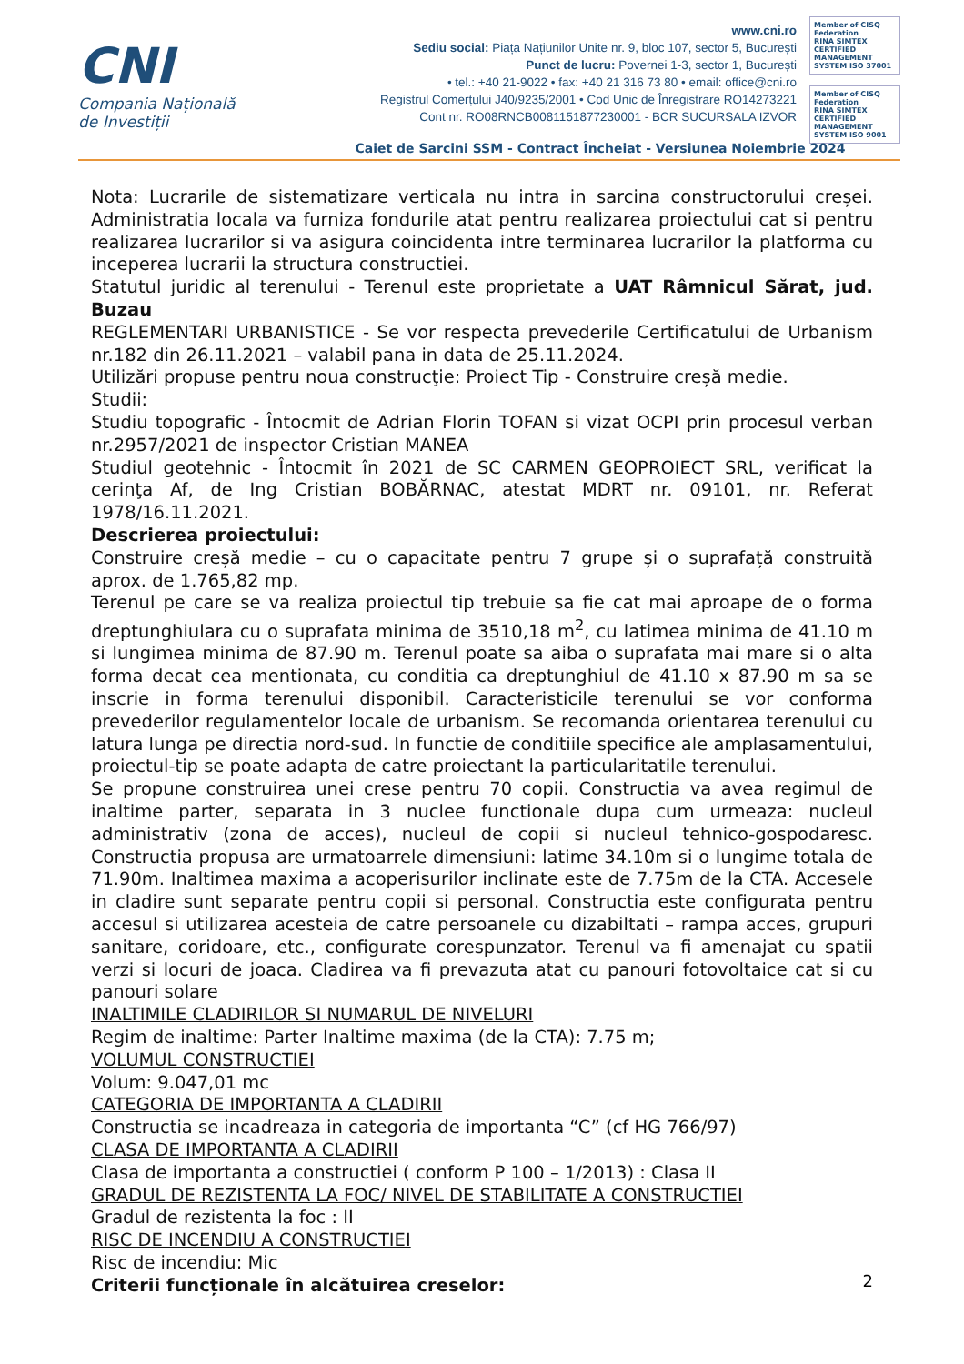CNI
Compania Națională
de Investiții
www.cni.ro
Sediu social: Piața Națiunilor Unite nr. 9, bloc 107, sector 5, București
Punct de lucru: Povernei 1-3, sector 1, București
• tel.: +40 21-9022 • fax: +40 21 316 73 80 • email: office@cni.ro
Registrul Comerțului J40/9235/2001 • Cod Unic de Înregistrare RO14273221
Cont nr. RO08RNCB0081151877230001 - BCR SUCURSALA IZVOR
Member of CISQ Federation
RINA SIMTEX
CERTIFIED MANAGEMENT SYSTEM ISO 37001
Member of CISQ Federation
RINA SIMTEX
CERTIFIED MANAGEMENT SYSTEM ISO 9001
Caiet de Sarcini SSM - Contract Încheiat - Versiunea Noiembrie 2024
Nota: Lucrarile de sistematizare verticala nu intra in sarcina constructorului creșei. Administratia locala va furniza fondurile atat pentru realizarea proiectului cat si pentru realizarea lucrarilor si va asigura coincidenta intre terminarea lucrarilor la platforma cu inceperea lucrarii la structura constructiei.
Statutul juridic al terenului - Terenul este proprietate a UAT Râmnicul Sărat, jud. Buzau
REGLEMENTARI URBANISTICE - Se vor respecta prevederile Certificatului de Urbanism nr.182 din 26.11.2021 – valabil pana in data de 25.11.2024.
Utilizări propuse pentru noua construcţie: Proiect Tip - Construire creșă medie.
Studii:
Studiu topografic - Întocmit de Adrian Florin TOFAN si vizat OCPI prin procesul verban nr.2957/2021 de inspector Cristian MANEA
Studiul geotehnic - Întocmit în 2021 de SC CARMEN GEOPROIECT SRL, verificat la cerinţa Af, de Ing Cristian BOBĂRNAC, atestat MDRT nr. 09101, nr. Referat 1978/16.11.2021.
Descrierea proiectului:
Construire creșă medie – cu o capacitate pentru 7 grupe și o suprafață construită aprox. de 1.765,82 mp.
Terenul pe care se va realiza proiectul tip trebuie sa fie cat mai aproape de o forma dreptunghiulara cu o suprafata minima de 3510,18 m<sup>2</sup>, cu latimea minima de 41.10 m si lungimea minima de 87.90 m. Terenul poate sa aiba o suprafata mai mare si o alta forma decat cea mentionata, cu conditia ca dreptunghiul de 41.10 x 87.90 m sa se inscrie in forma terenului disponibil. Caracteristicile terenului se vor conforma prevederilor regulamentelor locale de urbanism. Se recomanda orientarea terenului cu latura lunga pe directia nord-sud. In functie de conditiile specifice ale amplasamentului, proiectul-tip se poate adapta de catre proiectant la particularitatile terenului.
Se propune construirea unei crese pentru 70 copii. Constructia va avea regimul de inaltime parter, separata in 3 nuclee functionale dupa cum urmeaza: nucleul administrativ (zona de acces), nucleul de copii si nucleul tehnico-gospodaresc. Constructia propusa are urmatoarrele dimensiuni: latime 34.10m si o lungime totala de 71.90m. Inaltimea maxima a acoperisurilor inclinate este de 7.75m de la CTA. Accesele in cladire sunt separate pentru copii si personal. Constructia este configurata pentru accesul si utilizarea acesteia de catre persoanele cu dizabiltati – rampa acces, grupuri sanitare, coridoare, etc., configurate corespunzator. Terenul va fi amenajat cu spatii verzi si locuri de joaca. Cladirea va fi prevazuta atat cu panouri fotovoltaice cat si cu panouri solare
INALTIMILE CLADIRILOR SI NUMARUL DE NIVELURI
Regim de inaltime: Parter Inaltime maxima (de la CTA): 7.75 m;
VOLUMUL CONSTRUCTIEI
Volum: 9.047,01 mc
CATEGORIA DE IMPORTANTA A CLADIRII
Constructia se incadreaza in categoria de importanta “C” (cf HG 766/97)
CLASA DE IMPORTANTA A CLADIRII
Clasa de importanta a constructiei ( conform P 100 – 1/2013) : Clasa II
GRADUL DE REZISTENTA LA FOC/ NIVEL DE STABILITATE A CONSTRUCTIEI
Gradul de rezistenta la foc : II
RISC DE INCENDIU A CONSTRUCTIEI
Risc de incendiu: Mic
Criterii funcționale în alcătuirea creselor:
2